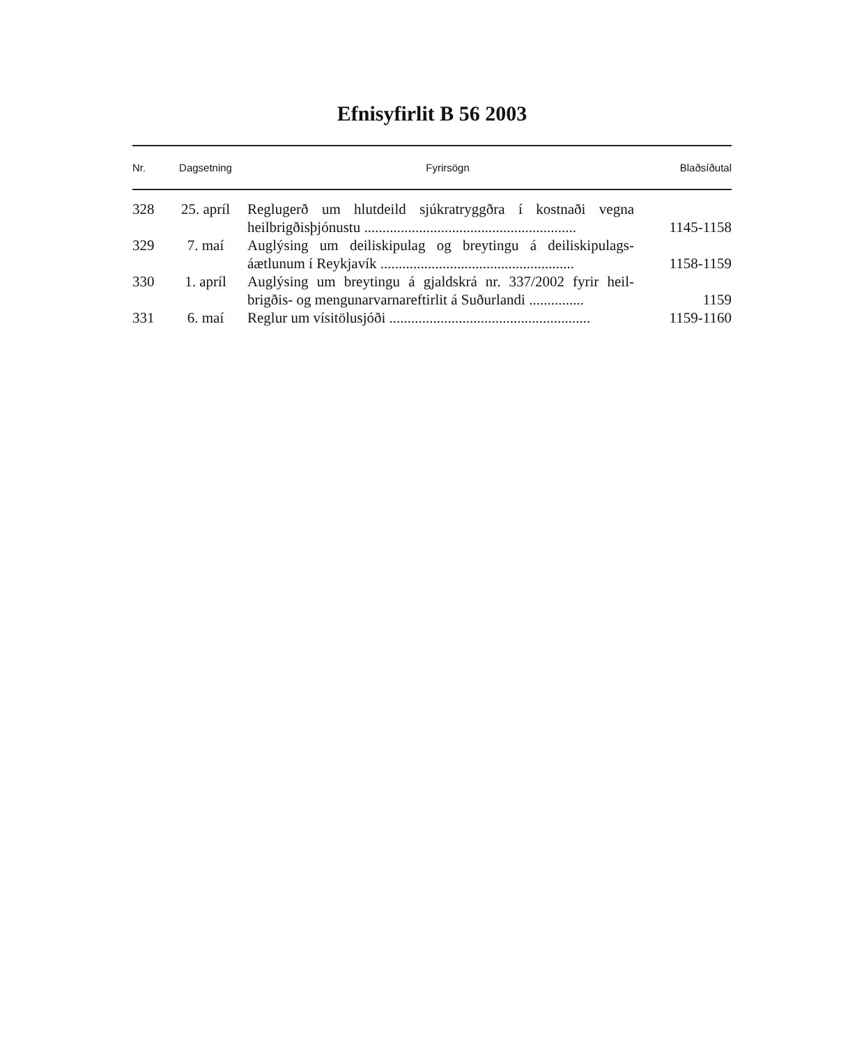Efnisyfirlit B 56 2003
| Nr. | Dagsetning | Fyrirsögn | Blaðsíðutal |
| --- | --- | --- | --- |
| 328 | 25. apríl | Reglugerð um hlutdeild sjúkratryggðra í kostnaði vegna heilbrigðisþjónustu .......................................................... | 1145-1158 |
| 329 | 7. maí | Auglýsing um deiliskipulag og breytingu á deiliskipulags-áætlunum í Reykjavík ..................................................... | 1158-1159 |
| 330 | 1. apríl | Auglýsing um breytingu á gjaldskrá nr. 337/2002 fyrir heil-brigðis- og mengunarvarnareftirlit á Suðurlandi ............... | 1159 |
| 331 | 6. maí | Reglur um vísitölusjóði ....................................................... | 1159-1160 |